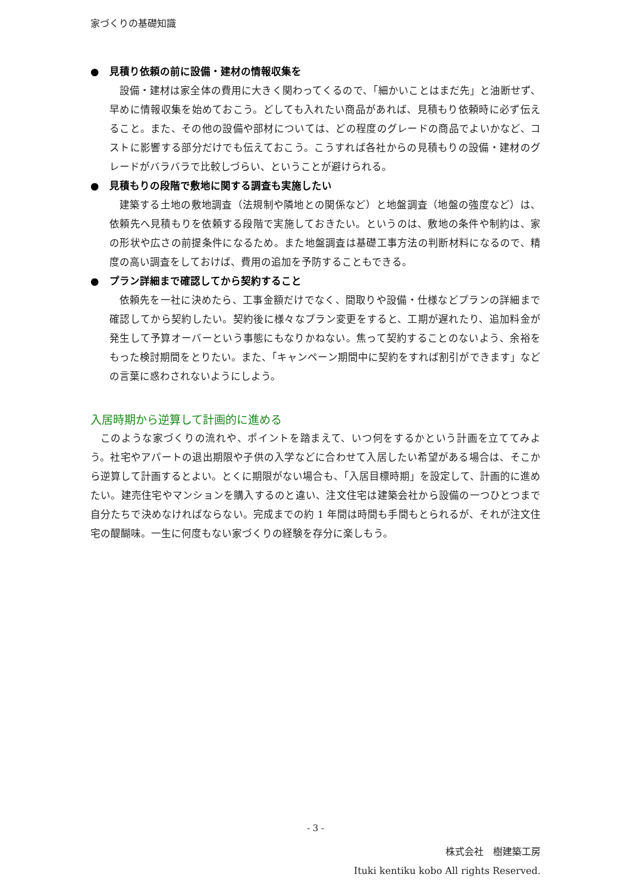家づくりの基礎知識
● 見積り依頼の前に設備・建材の情報収集を
設備・建材は家全体の費用に大きく関わってくるので、「細かいことはまだ先」と油断せず、早めに情報収集を始めておこう。どしても入れたい商品があれば、見積もり依頼時に必ず伝えること。また、その他の設備や部材については、どの程度のグレードの商品でよいかなど、コストに影響する部分だけでも伝えておこう。こうすれば各社からの見積もりの設備・建材のグレードがバラバラで比較しづらい、ということが避けられる。
● 見積もりの段階で敷地に関する調査も実施したい
建築する土地の敷地調査（法規制や隣地との関係など）と地盤調査（地盤の強度など）は、依頼先へ見積もりを依頼する段階で実施しておきたい。というのは、敷地の条件や制約は、家の形状や広さの前提条件になるため。また地盤調査は基礎工事方法の判断材料になるので、精度の高い調査をしておけば、費用の追加を予防することもできる。
● プラン詳細まで確認してから契約すること
依頼先を一社に決めたら、工事金額だけでなく、間取りや設備・仕様などプランの詳細まで確認してから契約したい。契約後に様々なプラン変更をすると、工期が遅れたり、追加料金が発生して予算オーバーという事態にもなりかねない。焦って契約することのないよう、余裕をもった検討期間をとりたい。また、「キャンペーン期間中に契約をすれば割引ができます」などの言葉に惑わされないようにしよう。
入居時期から逆算して計画的に進める
このような家づくりの流れや、ポイントを踏まえて、いつ何をするかという計画を立ててみよう。社宅やアパートの退出期限や子供の入学などに合わせて入居したい希望がある場合は、そこから逆算して計画するとよい。とくに期限がない場合も、「入居目標時期」を設定して、計画的に進めたい。建売住宅やマンションを購入するのと違い、注文住宅は建築会社から設備の一つひとつまで自分たちで決めなければならない。完成までの約 1 年間は時間も手間もとられるが、それが注文住宅の醍醐味。一生に何度もない家づくりの経験を存分に楽しもう。
- 3 -
株式会社　樹建築工房
Ituki kentiku kobo All rights Reserved.